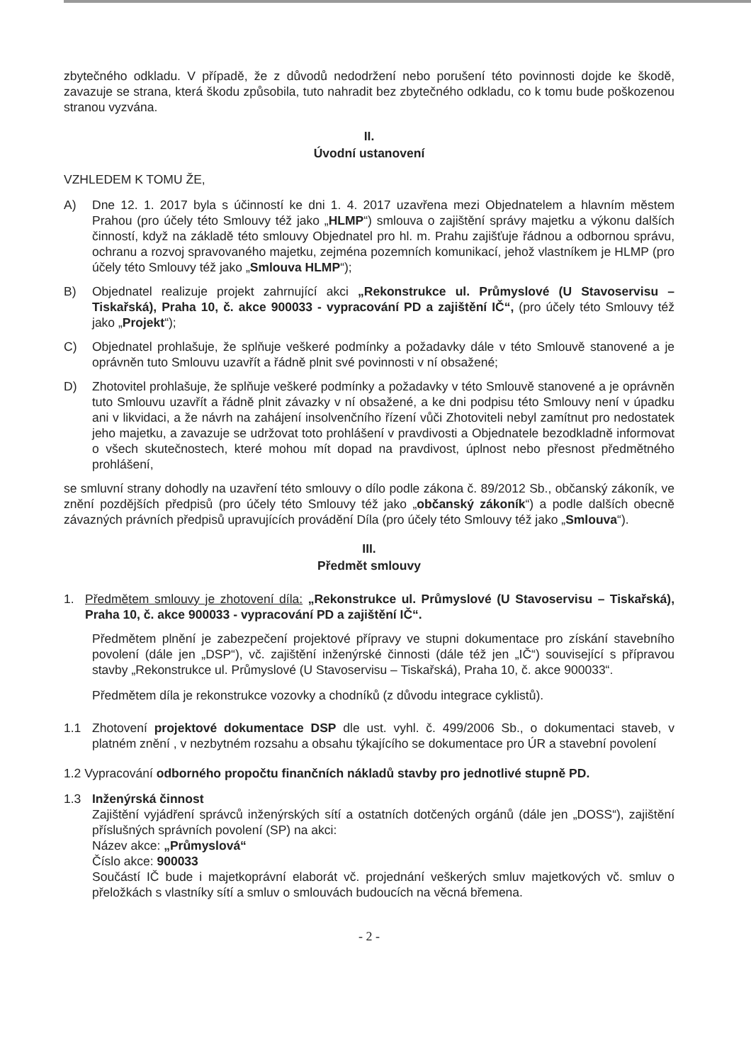zbytečného odkladu. V případě, že z důvodů nedodržení nebo porušení této povinnosti dojde ke škodě, zavazuje se strana, která škodu způsobila, tuto nahradit bez zbytečného odkladu, co k tomu bude poškozenou stranou vyzvána.
II.
Úvodní ustanovení
VZHLEDEM K TOMU ŽE,
A) Dne 12. 1. 2017 byla s účinností ke dni 1. 4. 2017 uzavřena mezi Objednatelem a hlavním městem Prahou (pro účely této Smlouvy též jako „HLMP“) smlouva o zajištění správy majetku a výkonu dalších činností, když na základě této smlouvy Objednatel pro hl. m. Prahu zajišťuje řádnou a odbornou správu, ochranu a rozvoj spravovaného majetku, zejména pozemních komunikací, jehož vlastníkem je HLMP (pro účely této Smlouvy též jako „Smlouva HLMP“);
B) Objednatel realizuje projekt zahrnující akci „Rekonstrukce ul. Průmyslové (U Stavoservisu – Tiskařská), Praha 10, č. akce 900033 - vypracování PD a zajištění IČ“, (pro účely této Smlouvy též jako „Projekt“);
C) Objednatel prohlašuje, že splňuje veškeré podmínky a požadavky dále v této Smlouvě stanovené a je oprávněn tuto Smlouvu uzavřít a řádně plnit své povinnosti v ní obsažené;
D) Zhotovitel prohlašuje, že splňuje veškeré podmínky a požadavky v této Smlouvě stanovené a je oprávněn tuto Smlouvu uzavřít a řádně plnit závazky v ní obsažené, a ke dni podpisu této Smlouvy není v úpadku ani v likvidaci, a že návrh na zahájení insolvenčního řízení vůči Zhotoviteli nebyl zamítnut pro nedostatek jeho majetku, a zavazuje se udržovat toto prohlášení v pravdivosti a Objednatele bezodkladně informovat o všech skutečnostech, které mohou mít dopad na pravdivost, úplnost nebo přesnost předmětného prohlášení,
se smluvní strany dohodly na uzavření této smlouvy o dílo podle zákona č. 89/2012 Sb., občanský zákoník, ve znění pozdějších předpisů (pro účely této Smlouvy též jako „občanský zákoník“) a podle dalších obecně závazných právních předpisů upravujících provádění Díla (pro účely této Smlouvy též jako „Smlouva“).
III.
Předmět smlouvy
1. Předmětem smlouvy je zhotovení díla: „Rekonstrukce ul. Průmyslové (U Stavoservisu – Tiskařská), Praha 10, č. akce 900033 - vypracování PD a zajištění IČ“.
Předmětem plnění je zabezpečení projektové přípravy ve stupni dokumentace pro získání stavebního povolení (dále jen „DSP“), vč. zajištění inženýrské činnosti (dále též jen „IČ“) související s přípravou stavby „Rekonstrukce ul. Průmyslové (U Stavoservisu – Tiskařská), Praha 10, č. akce 900033“.
Předmětem díla je rekonstrukce vozovky a chodníků (z důvodu integrace cyklistů).
1.1 Zhotovení projektové dokumentace DSP dle ust. vyhl. č. 499/2006 Sb., o dokumentaci staveb, v platném znění , v nezbytném rozsahu a obsahu týkajícího se dokumentace pro ÚR a stavební povolení
1.2 Vypracování odborného propočtu finančních nákladů stavby pro jednotlivé stupně PD.
1.3 Inženýrská činnost
Zajištění vyjádření správců inženýrských sítí a ostatních dotčených orgánů (dále jen „DOSS“), zajištění příslušných správních povolení (SP) na akci:
Název akce: „Průmyslová“
Číslo akce: 900033
Součástí IČ bude i majetkoprávní elaborát vč. projednání veškerých smluv majetkových vč. smluv o přeložkách s vlastníky sítí a smluv o smlouvách budoucích na věcná břemena.
- 2 -